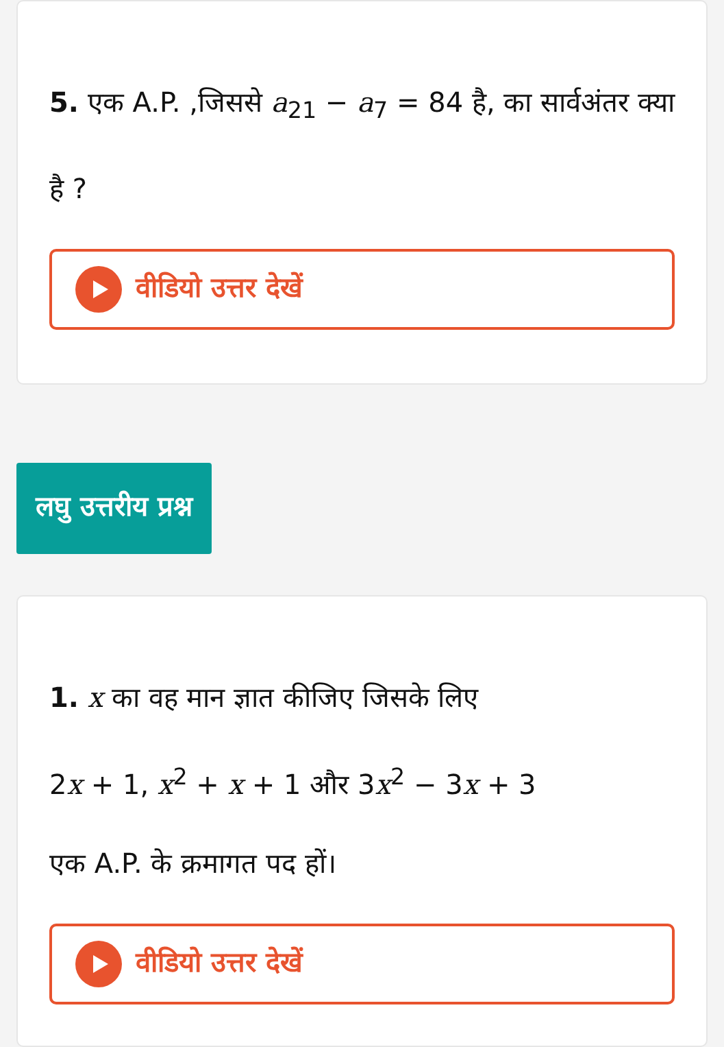5. एक A.P. ,जिससे a<sub>21</sub> − a<sub>7</sub> = 84 है, का सार्वअंतर क्या है ?
वीडियो उत्तर देखें
लघु उत्तरीय प्रश्न
1. x का वह मान ज्ञात कीजिए जिसके लिए
2x + 1, x<sup>2</sup> + x + 1 और 3x<sup>2</sup> − 3x + 3
एक A.P. के क्रमागत पद हों।
वीडियो उत्तर देखें